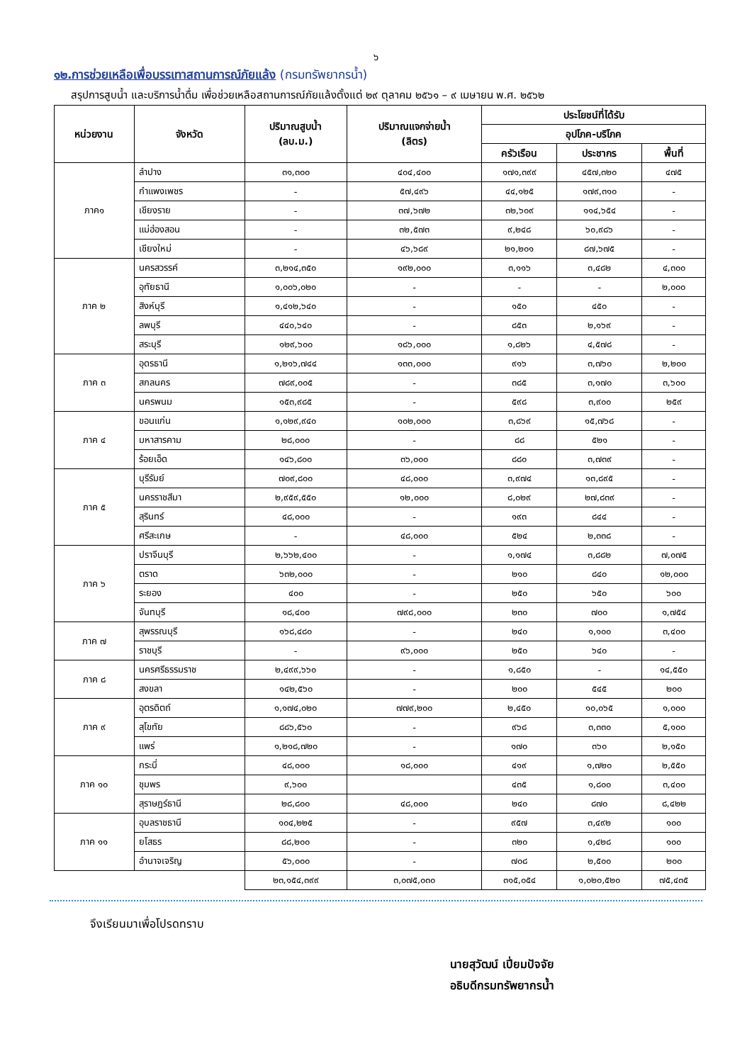๖
๑๒.การช่วยเหลือเพื่อบรรเทาสถานการณ์ภัยแล้ง (กรมทรัพยากรน้ำ)
สรุปการสูบน้ำ และบริการน้ำดื่ม เพื่อช่วยเหลือสถานการณ์ภัยแล้งตั้งแต่ ๒๙ ตุลาคม ๒๕๖๑ – ๙ เมษายน พ.ศ. ๒๕๖๒
| หน่วยงาน | จังหวัด | ปริมาณสูบน้ำ (ลบ.ม.) | ปริมาณแจกจ่ายน้ำ (ลิตร) | ประโยชน์ที่ได้รับ | | |
| --- | --- | --- | --- | --- | --- | --- |
| | | | | อุปโภค-บริโภค | | |
| | | | | ครัวเรือน | ประชากร | พื้นที่ |
| ภาค๑ | ลำปาง | ๓๑,๓๐๐ | ๔๐๔,๔๐๐ | ๑๗๑,๓๙๙ | ๔๕๗,๓๒๐ | ๔๗๕ |
| | กำแพงเพชร | - | ๕๗,๔๙๖ | ๔๔,๑๒๕ | ๑๗๙,๓๑๐ | - |
| | เชียงราย | - | ๓๗,๖๗๒ | ๓๒,๖๐๙ | ๑๑๔,๖๕๔ | - |
| | แม่ฮ่องสอน | - | ๓๒,๕๗๓ | ๙,๒๔๘ | ๖๐,๙๘๖ | - |
| | เชียงใหม่ | - | ๔๖,๖๘๙ | ๒๑,๒๐๑ | ๘๗,๖๗๕ | - |
| ภาค ๒ | นครสวรรค์ | ๓,๒๑๔,๓๕๐ | ๑๙๒,๐๐๐ | ๓,๑๑๖ | ๓,๔๘๒ | ๔,๓๐๐ |
| | อุทัยธานี | ๑,๐๐๖,๐๒๐ | - | - | - | ๒,๐๐๐ |
| | สิงห์บุรี | ๑,๔๑๒,๖๔๐ | - | ๑๕๐ | ๔๕๐ | - |
| | ลพบุรี | ๔๔๐,๖๔๐ | - | ๘๕๓ | ๒,๑๖๙ | - |
| | สระบุรี | ๑๒๙,๖๐๐ | ๑๘๖,๐๐๐ | ๑,๘๒๖ | ๔,๕๗๘ | - |
| ภาค ๓ | อุดรธานี | ๑,๒๑๖,๗๔๔ | ๑๓๓,๐๐๐ | ๙๑๖ | ๓,๗๖๐ | ๒,๒๐๐ |
| | สกลนคร | ๗๘๙,๐๐๕ | - | ๓๘๕ | ๓,๑๗๐ | ๓,๖๐๐ |
| | นครพนม | ๑๕๓,๙๘๕ | - | ๕๙๘ | ๓,๙๐๐ | ๒๕๙ |
| ภาค ๔ | ขอนแก่น | ๑,๑๒๙,๙๔๐ | ๑๐๒,๐๐๐ | ๓,๘๖๙ | ๑๕,๗๖๘ | - |
| | มหาสารคาม | ๒๘,๐๐๐ | - | ๘๘ | ๕๒๑ | - |
| | ร้อยเอ็ด | ๑๔๖,๘๐๐ | ๓๖,๐๐๐ | ๘๘๐ | ๓,๗๓๙ | - |
| ภาค ๕ | บุรีรัมย์ | ๗๐๙,๘๐๐ | ๔๘,๐๐๐ | ๓,๙๗๔ | ๑๓,๘๙๕ | - |
| | นครราชสีมา | ๒,๙๕๙,๕๕๐ | ๑๒,๐๐๐ | ๘,๐๒๙ | ๒๗,๘๓๙ | - |
| | สุรินทร์ | ๔๘,๐๐๐ | - | ๑๙๓ | ๘๔๔ | - |
| | ศรีสะเกษ | - | ๔๘,๐๐๐ | ๕๒๔ | ๒,๓๓๘ | - |
| ภาค ๖ | ปราจีนบุรี | ๒,๖๖๒,๔๐๐ | - | ๑,๑๗๔ | ๓,๘๘๒ | ๗,๐๗๕ |
| | ตราด | ๖๓๒,๐๐๐ | - | ๒๑๐ | ๘๔๐ | ๑๒,๐๐๐ |
| | ระยอง | ๔๐๐ | - | ๒๕๐ | ๖๕๐ | ๖๐๐ |
| | จันทบุรี | ๑๘,๔๐๐ | ๗๙๘,๐๐๐ | ๒๓๐ | ๗๐๐ | ๑,๗๕๔ |
| ภาค ๗ | สุพรรณบุรี | ๑๖๘,๔๘๐ | - | ๒๔๐ | ๑,๑๐๐ | ๓,๔๐๐ |
| | ราชบุรี | - | ๙๖,๐๐๐ | ๒๕๐ | ๖๔๐ | - |
| ภาค ๘ | นครศรีธรรมราช | ๒,๔๙๙,๖๖๐ | - | ๑,๘๕๐ | - | ๑๔,๕๕๐ |
| | สงขลา | ๑๔๒,๕๖๐ | - | ๒๐๐ | ๕๔๕ | ๒๐๐ |
| ภาค ๙ | อุตรดิตถ์ | ๑,๑๗๔,๐๒๐ | ๗๗๙,๒๐๐ | ๒,๔๕๐ | ๑๐,๐๖๕ | ๑,๐๐๐ |
| | สุโขทัย | ๘๘๖,๕๖๐ | - | ๙๖๘ | ๓,๓๓๐ | ๕,๑๐๐ |
| | แพร่ | ๑,๒๑๘,๗๒๐ | - | ๑๗๐ | ๓๖๐ | ๒,๑๕๐ |
| ภาค ๑๐ | กระบี่ | ๔๘,๐๐๐ | ๑๘,๐๐๐ | ๔๑๙ | ๑,๗๒๐ | ๒,๕๕๐ |
| | ชุมพร | ๙,๖๐๐ | | ๔๓๕ | ๑,๘๐๐ | ๓,๔๐๐ |
| | สุราษฎร์ธานี | ๒๘,๘๐๐ | ๔๘,๐๐๐ | ๒๔๐ | ๘๗๐ | ๘,๔๒๒ |
| ภาค ๑๑ | อุบลราชธานี | ๑๐๔,๒๒๕ | - | ๙๕๗ | ๓,๔๙๒ | ๑๐๐ |
| | ยโสธร | ๘๘,๒๐๐ | - | ๓๒๐ | ๑,๔๒๘ | ๑๐๐ |
| | อำนาจเจริญ | ๕๖,๐๐๐ | - | ๗๐๘ | ๒,๕๐๐ | ๒๐๐ |
| | | ๒๓,๑๕๔,๓๙๙ | ๓,๐๗๕,๐๓๐ | ๓๑๕,๐๕๔ | ๑,๐๒๐,๕๒๐ | ๗๕,๔๓๕ |
จึงเรียนมาเพื่อโปรดทราบ
นายสุวัฒน์ เปี่ยมปัจจัย
อธิบดีกรมทรัพยากรน้ำ